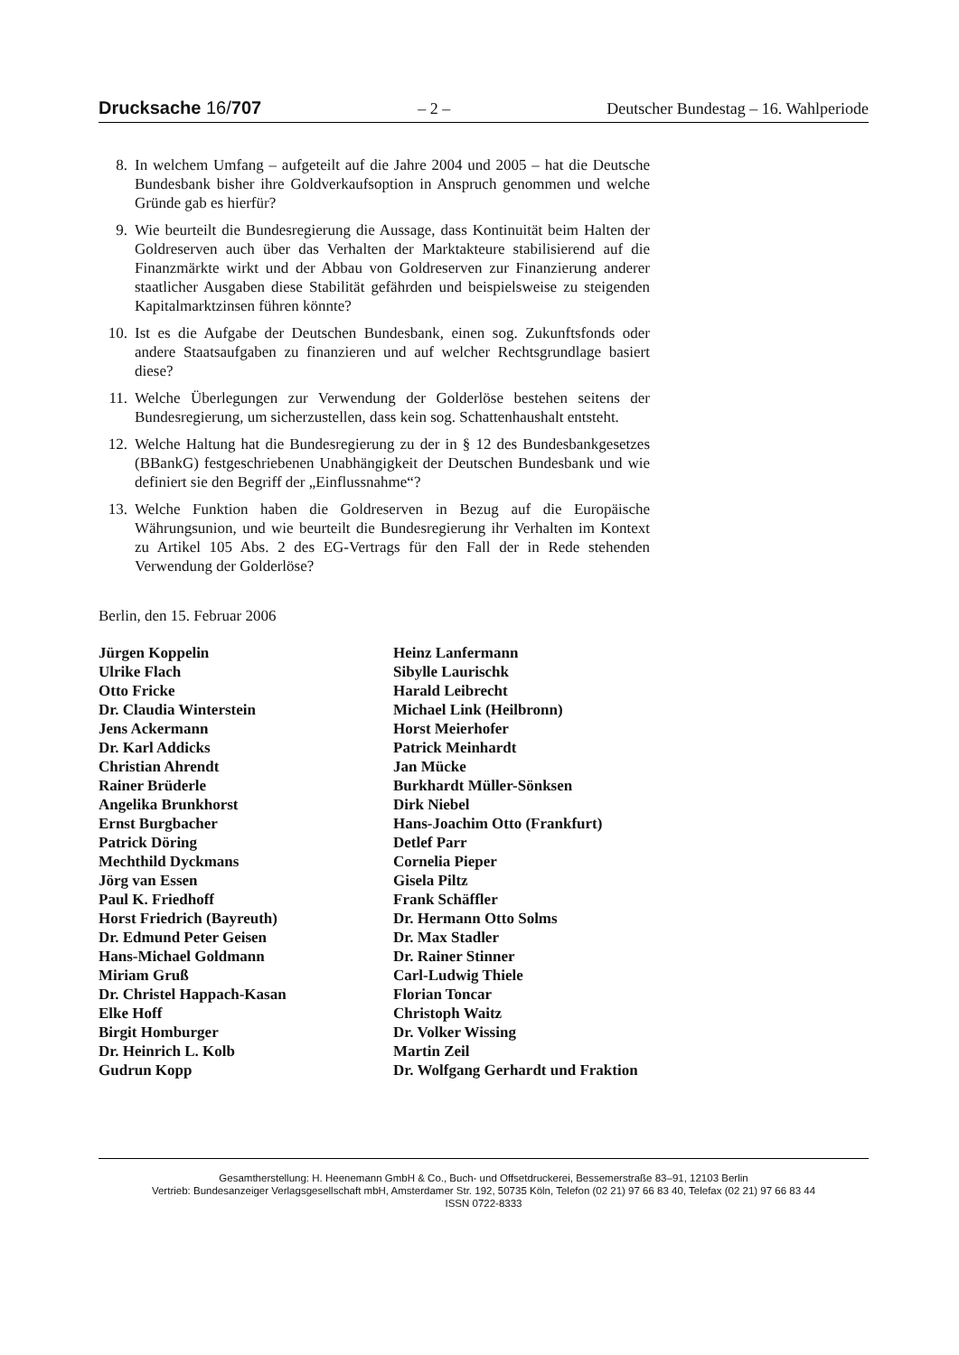Drucksache 16/707 – 2 – Deutscher Bundestag – 16. Wahlperiode
8. In welchem Umfang – aufgeteilt auf die Jahre 2004 und 2005 – hat die Deutsche Bundesbank bisher ihre Goldverkaufsoption in Anspruch genommen und welche Gründe gab es hierfür?
9. Wie beurteilt die Bundesregierung die Aussage, dass Kontinuität beim Halten der Goldreserven auch über das Verhalten der Marktakteure stabilisierend auf die Finanzmärkte wirkt und der Abbau von Goldreserven zur Finanzierung anderer staatlicher Ausgaben diese Stabilität gefährden und beispielsweise zu steigenden Kapitalmarktzinsen führen könnte?
10. Ist es die Aufgabe der Deutschen Bundesbank, einen sog. Zukunftsfonds oder andere Staatsaufgaben zu finanzieren und auf welcher Rechtsgrundlage basiert diese?
11. Welche Überlegungen zur Verwendung der Golderlöse bestehen seitens der Bundesregierung, um sicherzustellen, dass kein sog. Schattenhaushalt entsteht.
12. Welche Haltung hat die Bundesregierung zu der in § 12 des Bundesbankgesetzes (BBankG) festgeschriebenen Unabhängigkeit der Deutschen Bundesbank und wie definiert sie den Begriff der „Einflussnahme“?
13. Welche Funktion haben die Goldreserven in Bezug auf die Europäische Währungsunion, und wie beurteilt die Bundesregierung ihr Verhalten im Kontext zu Artikel 105 Abs. 2 des EG-Vertrags für den Fall der in Rede stehenden Verwendung der Golderlöse?
Berlin, den 15. Februar 2006
Jürgen Koppelin
Ulrike Flach
Otto Fricke
Dr. Claudia Winterstein
Jens Ackermann
Dr. Karl Addicks
Christian Ahrendt
Rainer Brüderle
Angelika Brunkhorst
Ernst Burgbacher
Patrick Döring
Mechthild Dyckmans
Jörg van Essen
Paul K. Friedhoff
Horst Friedrich (Bayreuth)
Dr. Edmund Peter Geisen
Hans-Michael Goldmann
Miriam Gruß
Dr. Christel Happach-Kasan
Elke Hoff
Birgit Homburger
Dr. Heinrich L. Kolb
Gudrun Kopp
Heinz Lanfermann
Sibylle Laurischk
Harald Leibrecht
Michael Link (Heilbronn)
Horst Meierhofer
Patrick Meinhardt
Jan Mücke
Burkhardt Müller-Sönksen
Dirk Niebel
Hans-Joachim Otto (Frankfurt)
Detlef Parr
Cornelia Pieper
Gisela Piltz
Frank Schäffler
Dr. Hermann Otto Solms
Dr. Max Stadler
Dr. Rainer Stinner
Carl-Ludwig Thiele
Florian Toncar
Christoph Waitz
Dr. Volker Wissing
Martin Zeil
Dr. Wolfgang Gerhardt und Fraktion
Gesamtherstellung: H. Heenemann GmbH & Co., Buch- und Offsetdruckerei, Bessemerstraße 83–91, 12103 Berlin
Vertrieb: Bundesanzeiger Verlagsgesellschaft mbH, Amsterdamer Str. 192, 50735 Köln, Telefon (02 21) 97 66 83 40, Telefax (02 21) 97 66 83 44
ISSN 0722-8333